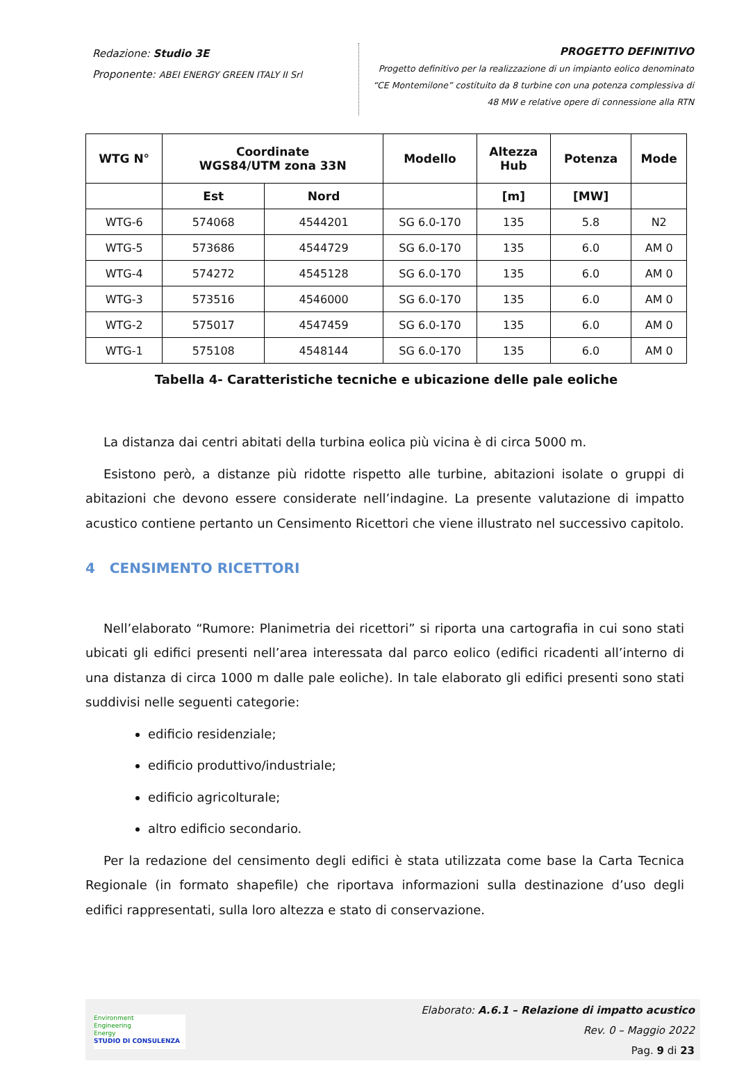Redazione: Studio 3E
Proponente: ABEI ENERGY GREEN ITALY II Srl
PROGETTO DEFINITIVO
Progetto definitivo per la realizzazione di un impianto eolico denominato
“CE Montemilone” costituito da 8 turbine con una potenza complessiva di
48 MW e relative opere di connessione alla RTN
| WTG N° | Coordinate WGS84/UTM zona 33N | | Modello | Altezza Hub | Potenza | Mode |
| --- | --- | --- | --- | --- | --- | --- |
| | Est | Nord | | [m] | [MW] | |
| WTG-6 | 574068 | 4544201 | SG 6.0-170 | 135 | 5.8 | N2 |
| WTG-5 | 573686 | 4544729 | SG 6.0-170 | 135 | 6.0 | AM 0 |
| WTG-4 | 574272 | 4545128 | SG 6.0-170 | 135 | 6.0 | AM 0 |
| WTG-3 | 573516 | 4546000 | SG 6.0-170 | 135 | 6.0 | AM 0 |
| WTG-2 | 575017 | 4547459 | SG 6.0-170 | 135 | 6.0 | AM 0 |
| WTG-1 | 575108 | 4548144 | SG 6.0-170 | 135 | 6.0 | AM 0 |
Tabella 4- Caratteristiche tecniche e ubicazione delle pale eoliche
La distanza dai centri abitati della turbina eolica più vicina è di circa 5000 m.
Esistono però, a distanze più ridotte rispetto alle turbine, abitazioni isolate o gruppi di abitazioni che devono essere considerate nell’indagine. La presente valutazione di impatto acustico contiene pertanto un Censimento Ricettori che viene illustrato nel successivo capitolo.
4 CENSIMENTO RICETTORI
Nell’elaborato “Rumore: Planimetria dei ricettori” si riporta una cartografia in cui sono stati ubicati gli edifici presenti nell’area interessata dal parco eolico (edifici ricadenti all’interno di una distanza di circa 1000 m dalle pale eoliche). In tale elaborato gli edifici presenti sono stati suddivisi nelle seguenti categorie:
edificio residenziale;
edificio produttivo/industriale;
edificio agricolturale;
altro edificio secondario.
Per la redazione del censimento degli edifici è stata utilizzata come base la Carta Tecnica Regionale (in formato shapefile) che riportava informazioni sulla destinazione d’uso degli edifici rappresentati, sulla loro altezza e stato di conservazione.
Environment
Engineering
Energy
STUDIO DI CONSULENZA
Elaborato: A.6.1 – Relazione di impatto acustico
Rev. 0 – Maggio 2022
Pag. 9 di 23